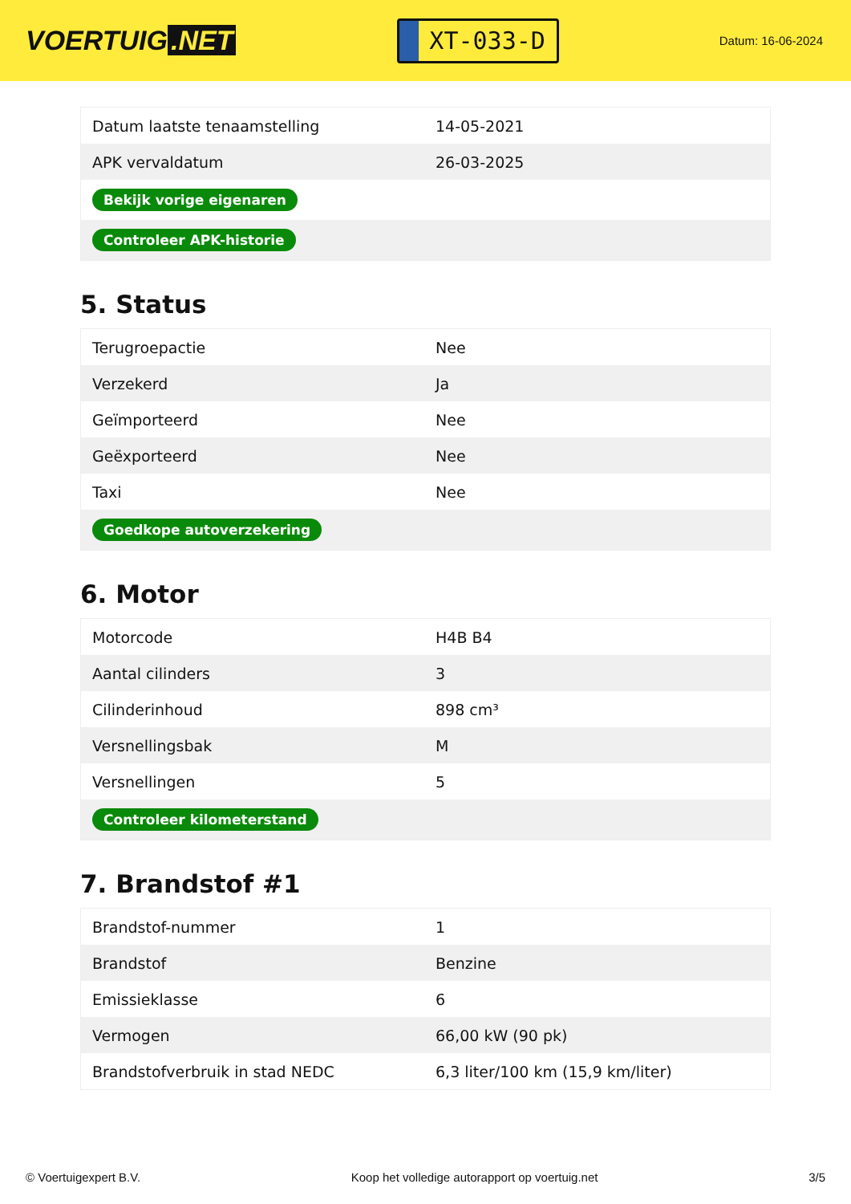VOERTUIG.NET
XT-033-D
Datum: 16-06-2024
| Datum laatste tenaamstelling | 14-05-2021 |
| APK vervaldatum | 26-03-2025 |
| Bekijk vorige eigenaren | |
| Controleer APK-historie | |
5. Status
| Terugroepactie | Nee |
| Verzekerd | Ja |
| Geïmporteerd | Nee |
| Geëxporteerd | Nee |
| Taxi | Nee |
| Goedkope autoverzekering | |
6. Motor
| Motorcode | H4B B4 |
| Aantal cilinders | 3 |
| Cilinderinhoud | 898 cm³ |
| Versnellingsbak | M |
| Versnellingen | 5 |
| Controleer kilometerstand | |
7. Brandstof #1
| Brandstof-nummer | 1 |
| Brandstof | Benzine |
| Emissieklasse | 6 |
| Vermogen | 66,00 kW (90 pk) |
| Brandstofverbruik in stad NEDC | 6,3 liter/100 km (15,9 km/liter) |
© Voertuigexpert B.V. Koop het volledige autorapport op voertuig.net 3/5